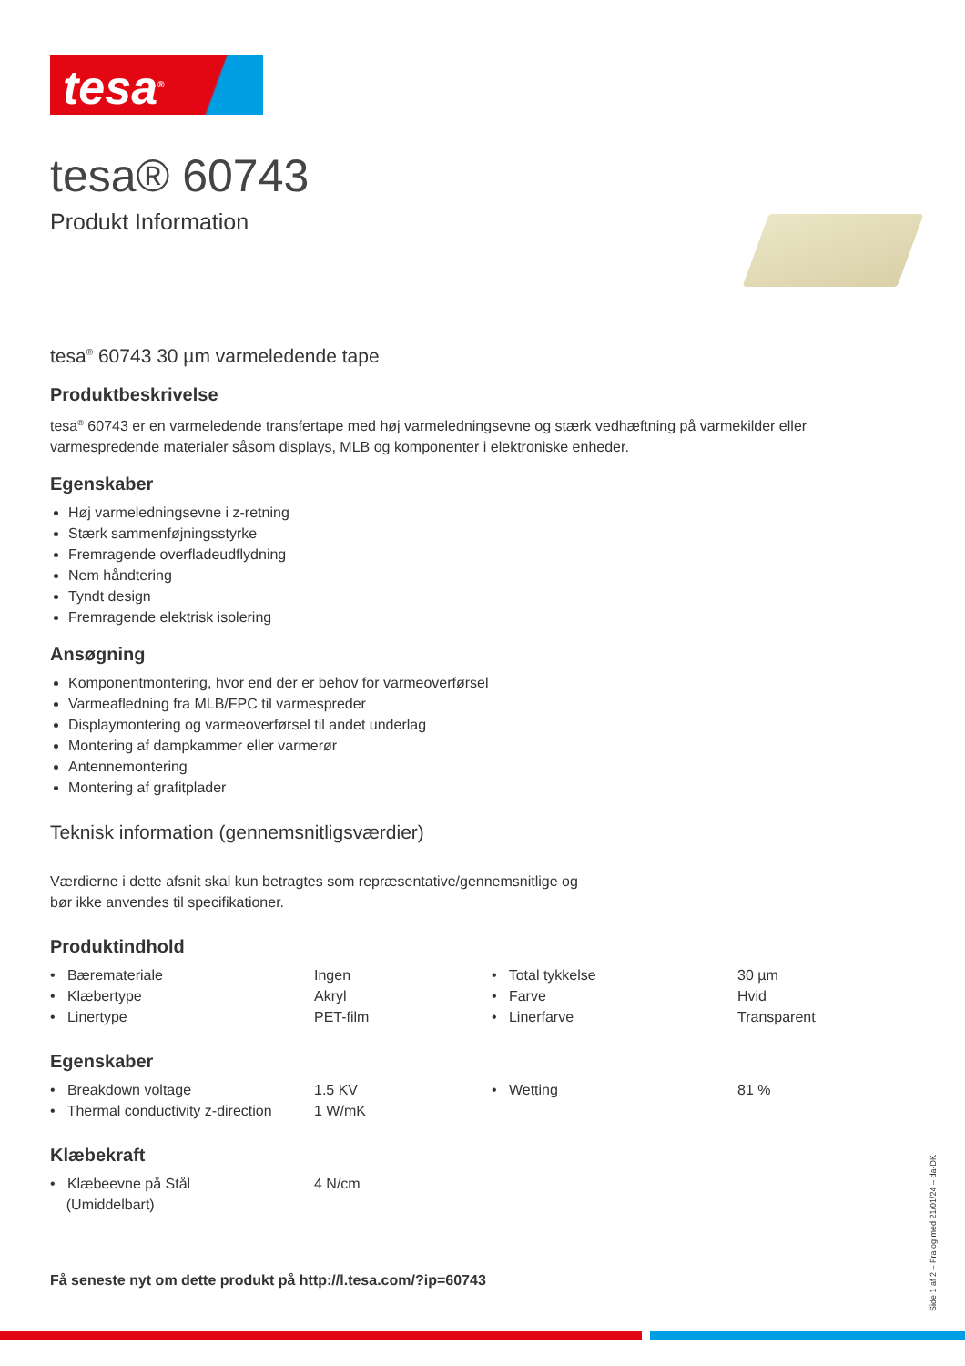tesa<sup>®</sup>
tesa® 60743
Produkt Information
tesa<sup>®</sup> 60743 30 µm varmeledende tape
Produktbeskrivelse
tesa<sup>®</sup> 60743 er en varmeledende transfertape med høj varmeledningsevne og stærk vedhæftning på varmekilder eller varmespredende materialer såsom displays, MLB og komponenter i elektroniske enheder.
Egenskaber
Høj varmeledningsevne i z-retning
Stærk sammenføjningsstyrke
Fremragende overfladeudflydning
Nem håndtering
Tyndt design
Fremragende elektrisk isolering
Ansøgning
Komponentmontering, hvor end der er behov for varmeoverførsel
Varmeafledning fra MLB/FPC til varmespreder
Displaymontering og varmeoverførsel til andet underlag
Montering af dampkammer eller varmerør
Antennemontering
Montering af grafitplader
Teknisk information (gennemsnitligsværdier)
Værdierne i dette afsnit skal kun betragtes som repræsentative/gennemsnitlige og
bør ikke anvendes til specifikationer.
Produktindhold
| • Bæremateriale | Ingen | • Total tykkelse | 30 µm |
| • Klæbertype | Akryl | • Farve | Hvid |
| • Linertype | PET-film | • Linerfarve | Transparent |
Egenskaber
| • Breakdown voltage | 1.5 KV | • Wetting | 81 % |
| • Thermal conductivity z-direction | 1 W/mK | | |
Klæbekraft
| • Klæbeevne på Stål (Umiddelbart) | 4 N/cm |
Få seneste nyt om dette produkt på http://l.tesa.com/?ip=60743
Side 1 af 2 – Fra og med 21/01/24 – da-DK